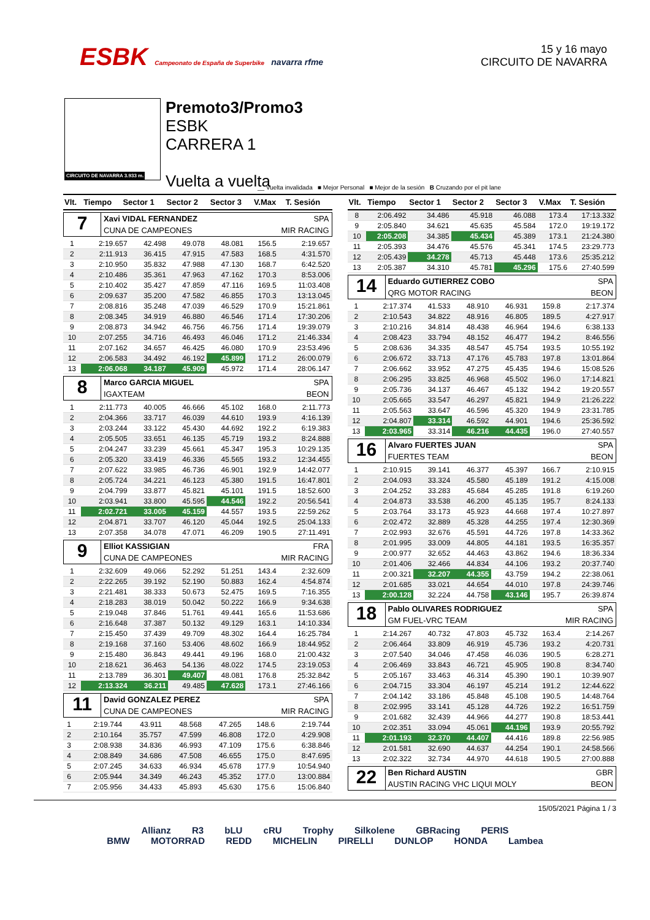ESBK Campeonato de España de Superbike navarra rfme
15 y 16 mayo
CIRCUITO DE NAVARRA
CIRCUITO DE NAVARRA 3.933 m.
Premoto3/Promo3
ESBK
CARRERA 1
Vuelta a vuelta
__ Vuelta invalidada ■ Mejor Personal ■ Mejor de la sesión B Cruzando por el pit lane
| Vlt. | Tiempo | Sector 1 | Sector 2 | Sector 3 | V.Max | T. Sesión |
| --- | --- | --- | --- | --- | --- | --- |
7
Xavi VIDAL FERNANDEZ SPA
CUNA DE CAMPEONES MIR RACING
| 1 | 2:19.657 | 42.498 | 49.078 | 48.081 | 156.5 | 2:19.657 |
| 2 | 2:11.913 | 36.415 | 47.915 | 47.583 | 168.5 | 4:31.570 |
| 3 | 2:10.950 | 35.832 | 47.988 | 47.130 | 168.7 | 6:42.520 |
| 4 | 2:10.486 | 35.361 | 47.963 | 47.162 | 170.3 | 8:53.006 |
| 5 | 2:10.402 | 35.427 | 47.859 | 47.116 | 169.5 | 11:03.408 |
| 6 | 2:09.637 | 35.200 | 47.582 | 46.855 | 170.3 | 13:13.045 |
| 7 | 2:08.816 | 35.248 | 47.039 | 46.529 | 170.9 | 15:21.861 |
| 8 | 2:08.345 | 34.919 | 46.880 | 46.546 | 171.4 | 17:30.206 |
| 9 | 2:08.873 | 34.942 | 46.756 | 46.756 | 171.4 | 19:39.079 |
| 10 | 2:07.255 | 34.716 | 46.493 | 46.046 | 171.2 | 21:46.334 |
| 11 | 2:07.162 | 34.657 | 46.425 | 46.080 | 170.9 | 23:53.496 |
| 12 | 2:06.583 | 34.492 | 46.192 | 45.899 | 171.2 | 26:00.079 |
| 13 | 2:06.068 | 34.187 | 45.909 | 45.972 | 171.4 | 28:06.147 |
8
Marco GARCIA MIGUEL SPA
IGAXTEAM BEON
| 1 | 2:11.773 | 40.005 | 46.666 | 45.102 | 168.0 | 2:11.773 |
| 2 | 2:04.366 | 33.717 | 46.039 | 44.610 | 193.9 | 4:16.139 |
| 3 | 2:03.244 | 33.122 | 45.430 | 44.692 | 192.2 | 6:19.383 |
| 4 | 2:05.505 | 33.651 | 46.135 | 45.719 | 193.2 | 8:24.888 |
| 5 | 2:04.247 | 33.239 | 45.661 | 45.347 | 195.3 | 10:29.135 |
| 6 | 2:05.320 | 33.419 | 46.336 | 45.565 | 193.2 | 12:34.455 |
| 7 | 2:07.622 | 33.985 | 46.736 | 46.901 | 192.9 | 14:42.077 |
| 8 | 2:05.724 | 34.221 | 46.123 | 45.380 | 191.5 | 16:47.801 |
| 9 | 2:04.799 | 33.877 | 45.821 | 45.101 | 191.5 | 18:52.600 |
| 10 | 2:03.941 | 33.800 | 45.595 | 44.546 | 192.2 | 20:56.541 |
| 11 | 2:02.721 | 33.005 | 45.159 | 44.557 | 193.5 | 22:59.262 |
| 12 | 2:04.871 | 33.707 | 46.120 | 45.044 | 192.5 | 25:04.133 |
| 13 | 2:07.358 | 34.078 | 47.071 | 46.209 | 190.5 | 27:11.491 |
9
Elliot KASSIGIAN FRA
CUNA DE CAMPEONES MIR RACING
| 1 | 2:32.609 | 49.066 | 52.292 | 51.251 | 143.4 | 2:32.609 |
| 2 | 2:22.265 | 39.192 | 52.190 | 50.883 | 162.4 | 4:54.874 |
| 3 | 2:21.481 | 38.333 | 50.673 | 52.475 | 169.5 | 7:16.355 |
| 4 | 2:18.283 | 38.019 | 50.042 | 50.222 | 166.9 | 9:34.638 |
| 5 | 2:19.048 | 37.846 | 51.761 | 49.441 | 165.6 | 11:53.686 |
| 6 | 2:16.648 | 37.387 | 50.132 | 49.129 | 163.1 | 14:10.334 |
| 7 | 2:15.450 | 37.439 | 49.709 | 48.302 | 164.4 | 16:25.784 |
| 8 | 2:19.168 | 37.160 | 53.406 | 48.602 | 166.9 | 18:44.952 |
| 9 | 2:15.480 | 36.843 | 49.441 | 49.196 | 168.0 | 21:00.432 |
| 10 | 2:18.621 | 36.463 | 54.136 | 48.022 | 174.5 | 23:19.053 |
| 11 | 2:13.789 | 36.301 | 49.407 | 48.081 | 176.8 | 25:32.842 |
| 12 | 2:13.324 | 36.211 | 49.485 | 47.628 | 173.1 | 27:46.166 |
11
David GONZALEZ PEREZ SPA
CUNA DE CAMPEONES MIR RACING
| 1 | 2:19.744 | 43.911 | 48.568 | 47.265 | 148.6 | 2:19.744 |
| 2 | 2:10.164 | 35.757 | 47.599 | 46.808 | 172.0 | 4:29.908 |
| 3 | 2:08.938 | 34.836 | 46.993 | 47.109 | 175.6 | 6:38.846 |
| 4 | 2:08.849 | 34.686 | 47.508 | 46.655 | 175.0 | 8:47.695 |
| 5 | 2:07.245 | 34.633 | 46.934 | 45.678 | 177.9 | 10:54.940 |
| 6 | 2:05.944 | 34.349 | 46.243 | 45.352 | 177.0 | 13:00.884 |
| 7 | 2:05.956 | 34.433 | 45.893 | 45.630 | 175.6 | 15:06.840 |
| Vlt. | Tiempo | Sector 1 | Sector 2 | Sector 3 | V.Max | T. Sesión |
| --- | --- | --- | --- | --- | --- | --- |
| 8 | 2:06.492 | 34.486 | 45.918 | 46.088 | 173.4 | 17:13.332 |
| 9 | 2:05.840 | 34.621 | 45.635 | 45.584 | 172.0 | 19:19.172 |
| 10 | 2:05.208 | 34.385 | 45.434 | 45.389 | 173.1 | 21:24.380 |
| 11 | 2:05.393 | 34.476 | 45.576 | 45.341 | 174.5 | 23:29.773 |
| 12 | 2:05.439 | 34.278 | 45.713 | 45.448 | 173.6 | 25:35.212 |
| 13 | 2:05.387 | 34.310 | 45.781 | 45.296 | 175.6 | 27:40.599 |
14
Eduardo GUTIERREZ COBO SPA
QRG MOTOR RACING BEON
| 1 | 2:17.374 | 41.533 | 48.910 | 46.931 | 159.8 | 2:17.374 |
| 2 | 2:10.543 | 34.822 | 48.916 | 46.805 | 189.5 | 4:27.917 |
| 3 | 2:10.216 | 34.814 | 48.438 | 46.964 | 194.6 | 6:38.133 |
| 4 | 2:08.423 | 33.794 | 48.152 | 46.477 | 194.2 | 8:46.556 |
| 5 | 2:08.636 | 34.335 | 48.547 | 45.754 | 193.5 | 10:55.192 |
| 6 | 2:06.672 | 33.713 | 47.176 | 45.783 | 197.8 | 13:01.864 |
| 7 | 2:06.662 | 33.952 | 47.275 | 45.435 | 194.6 | 15:08.526 |
| 8 | 2:06.295 | 33.825 | 46.968 | 45.502 | 196.0 | 17:14.821 |
| 9 | 2:05.736 | 34.137 | 46.467 | 45.132 | 194.2 | 19:20.557 |
| 10 | 2:05.665 | 33.547 | 46.297 | 45.821 | 194.9 | 21:26.222 |
| 11 | 2:05.563 | 33.647 | 46.596 | 45.320 | 194.9 | 23:31.785 |
| 12 | 2:04.807 | 33.314 | 46.592 | 44.901 | 194.6 | 25:36.592 |
| 13 | 2:03.965 | 33.314 | 46.216 | 44.435 | 196.0 | 27:40.557 |
16
Alvaro FUERTES JUAN SPA
FUERTES TEAM BEON
| 1 | 2:10.915 | 39.141 | 46.377 | 45.397 | 166.7 | 2:10.915 |
| 2 | 2:04.093 | 33.324 | 45.580 | 45.189 | 191.2 | 4:15.008 |
| 3 | 2:04.252 | 33.283 | 45.684 | 45.285 | 191.8 | 6:19.260 |
| 4 | 2:04.873 | 33.538 | 46.200 | 45.135 | 195.7 | 8:24.133 |
| 5 | 2:03.764 | 33.173 | 45.923 | 44.668 | 197.4 | 10:27.897 |
| 6 | 2:02.472 | 32.889 | 45.328 | 44.255 | 197.4 | 12:30.369 |
| 7 | 2:02.993 | 32.676 | 45.591 | 44.726 | 197.8 | 14:33.362 |
| 8 | 2:01.995 | 33.009 | 44.805 | 44.181 | 193.5 | 16:35.357 |
| 9 | 2:00.977 | 32.652 | 44.463 | 43.862 | 194.6 | 18:36.334 |
| 10 | 2:01.406 | 32.466 | 44.834 | 44.106 | 193.2 | 20:37.740 |
| 11 | 2:00.321 | 32.207 | 44.355 | 43.759 | 194.2 | 22:38.061 |
| 12 | 2:01.685 | 33.021 | 44.654 | 44.010 | 197.8 | 24:39.746 |
| 13 | 2:00.128 | 32.224 | 44.758 | 43.146 | 195.7 | 26:39.874 |
18
Pablo OLIVARES RODRIGUEZ SPA
GM FUEL-VRC TEAM MIR RACING
| 1 | 2:14.267 | 40.732 | 47.803 | 45.732 | 163.4 | 2:14.267 |
| 2 | 2:06.464 | 33.809 | 46.919 | 45.736 | 193.2 | 4:20.731 |
| 3 | 2:07.540 | 34.046 | 47.458 | 46.036 | 190.5 | 6:28.271 |
| 4 | 2:06.469 | 33.843 | 46.721 | 45.905 | 190.8 | 8:34.740 |
| 5 | 2:05.167 | 33.463 | 46.314 | 45.390 | 190.1 | 10:39.907 |
| 6 | 2:04.715 | 33.304 | 46.197 | 45.214 | 191.2 | 12:44.622 |
| 7 | 2:04.142 | 33.186 | 45.848 | 45.108 | 190.5 | 14:48.764 |
| 8 | 2:02.995 | 33.141 | 45.128 | 44.726 | 192.2 | 16:51.759 |
| 9 | 2:01.682 | 32.439 | 44.966 | 44.277 | 190.8 | 18:53.441 |
| 10 | 2:02.351 | 33.094 | 45.061 | 44.196 | 193.9 | 20:55.792 |
| 11 | 2:01.193 | 32.370 | 44.407 | 44.416 | 189.8 | 22:56.985 |
| 12 | 2:01.581 | 32.690 | 44.637 | 44.254 | 190.1 | 24:58.566 |
| 13 | 2:02.322 | 32.734 | 44.970 | 44.618 | 190.5 | 27:00.888 |
22
Ben Richard AUSTIN GBR
AUSTIN RACING VHC LIQUI MOLY BEON
15/05/2021 Página 1 / 3
Allianz R3 bLU cRU Trophy Silkolene GBRacing PERIS
BMW MOTORRAD REDD MICHELIN PIRELLI DUNLOP HONDA Lambea